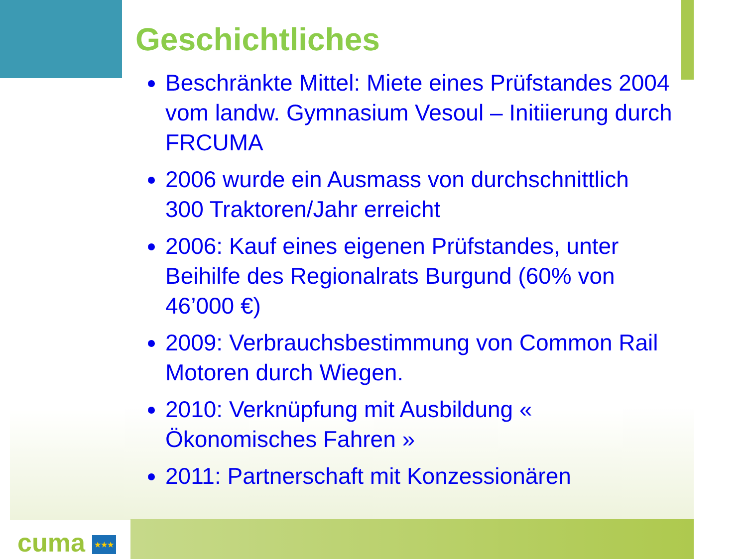Geschichtliches
Beschränkte Mittel: Miete eines Prüfstandes 2004 vom landw. Gymnasium Vesoul – Initiierung durch FRCUMA
2006 wurde ein Ausmass von durchschnittlich 300 Traktoren/Jahr erreicht
2006: Kauf eines eigenen Prüfstandes, unter Beihilfe des Regionalrats Burgund (60% von 46’000 €)
2009: Verbrauchsbestimmung von Common Rail Motoren durch Wiegen.
2010: Verknüpfung mit Ausbildung « Ökonomisches Fahren »
2011: Partnerschaft mit Konzessionären
cuma ★★★